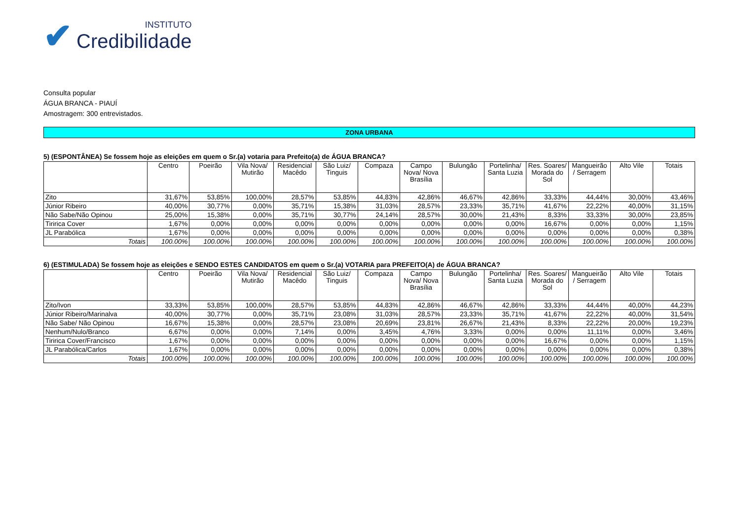✔
INSTITUTO
Credibilidade
Consulta popular
ÁGUA BRANCA - PIAUÍ
Amostragem: 300 entrevistados.
ZONA URBANA
5) (ESPONTÂNEA) Se fossem hoje as eleições em quem o Sr.(a) votaria para Prefeito(a) de ÁGUA BRANCA?
| | Centro | Poeirão | Vila Nova/ Mutirão | Residencial Macêdo | São Luiz/ Tinguis | Compaza | Campo Nova/ Nova Brasília | Bulungão | Portelinha/ Santa Luzia | Res. Soares/ Morada do Sol | Mangueirão / Serragem | Alto Vile | Totais |
| --- | --- | --- | --- | --- | --- | --- | --- | --- | --- | --- | --- | --- | --- |
| Zito | 31,67% | 53,85% | 100,00% | 28,57% | 53,85% | 44,83% | 42,86% | 46,67% | 42,86% | 33,33% | 44,44% | 30,00% | 43,46% |
| Júnior Ribeiro | 40,00% | 30,77% | 0,00% | 35,71% | 15,38% | 31,03% | 28,57% | 23,33% | 35,71% | 41,67% | 22,22% | 40,00% | 31,15% |
| Não Sabe/Não Opinou | 25,00% | 15,38% | 0,00% | 35,71% | 30,77% | 24,14% | 28,57% | 30,00% | 21,43% | 8,33% | 33,33% | 30,00% | 23,85% |
| Tiririca Cover | 1,67% | 0,00% | 0,00% | 0,00% | 0,00% | 0,00% | 0,00% | 0,00% | 0,00% | 16,67% | 0,00% | 0,00% | 1,15% |
| JL Parabólica | 1,67% | 0,00% | 0,00% | 0,00% | 0,00% | 0,00% | 0,00% | 0,00% | 0,00% | 0,00% | 0,00% | 0,00% | 0,38% |
| Totais | 100.00% | 100.00% | 100.00% | 100.00% | 100.00% | 100.00% | 100.00% | 100.00% | 100.00% | 100.00% | 100.00% | 100.00% | 100.00% |
6) (ESTIMULADA) Se fossem hoje as eleições e SENDO ESTES CANDIDATOS em quem o Sr.(a) VOTARIA para PREFEITO(A) de ÁGUA BRANCA?
| | Centro | Poeirão | Vila Nova/ Mutirão | Residencial Macêdo | São Luiz/ Tinguis | Compaza | Campo Nova/ Nova Brasília | Bulungão | Portelinha/ Santa Luzia | Res. Soares/ Morada do Sol | Mangueirão / Serragem | Alto Vile | Totais |
| --- | --- | --- | --- | --- | --- | --- | --- | --- | --- | --- | --- | --- | --- |
| Zito/Ivon | 33,33% | 53,85% | 100,00% | 28,57% | 53,85% | 44,83% | 42,86% | 46,67% | 42,86% | 33,33% | 44,44% | 40,00% | 44,23% |
| Júnior Ribeiro/Marinalva | 40,00% | 30,77% | 0,00% | 35,71% | 23,08% | 31,03% | 28,57% | 23,33% | 35,71% | 41,67% | 22,22% | 40,00% | 31,54% |
| Não Sabe/ Não Opinou | 16,67% | 15,38% | 0,00% | 28,57% | 23,08% | 20,69% | 23,81% | 26,67% | 21,43% | 8,33% | 22,22% | 20,00% | 19,23% |
| Nenhum/Nulo/Branco | 6,67% | 0,00% | 0,00% | 7,14% | 0,00% | 3,45% | 4,76% | 3,33% | 0,00% | 0,00% | 11,11% | 0,00% | 3,46% |
| Tiririca Cover/Francisco | 1,67% | 0,00% | 0,00% | 0,00% | 0,00% | 0,00% | 0,00% | 0,00% | 0,00% | 16,67% | 0,00% | 0,00% | 1,15% |
| JL Parabólica/Carlos | 1,67% | 0,00% | 0,00% | 0,00% | 0,00% | 0,00% | 0,00% | 0,00% | 0,00% | 0,00% | 0,00% | 0,00% | 0,38% |
| Totais | 100.00% | 100.00% | 100.00% | 100.00% | 100.00% | 100.00% | 100.00% | 100.00% | 100.00% | 100.00% | 100.00% | 100.00% | 100.00% |